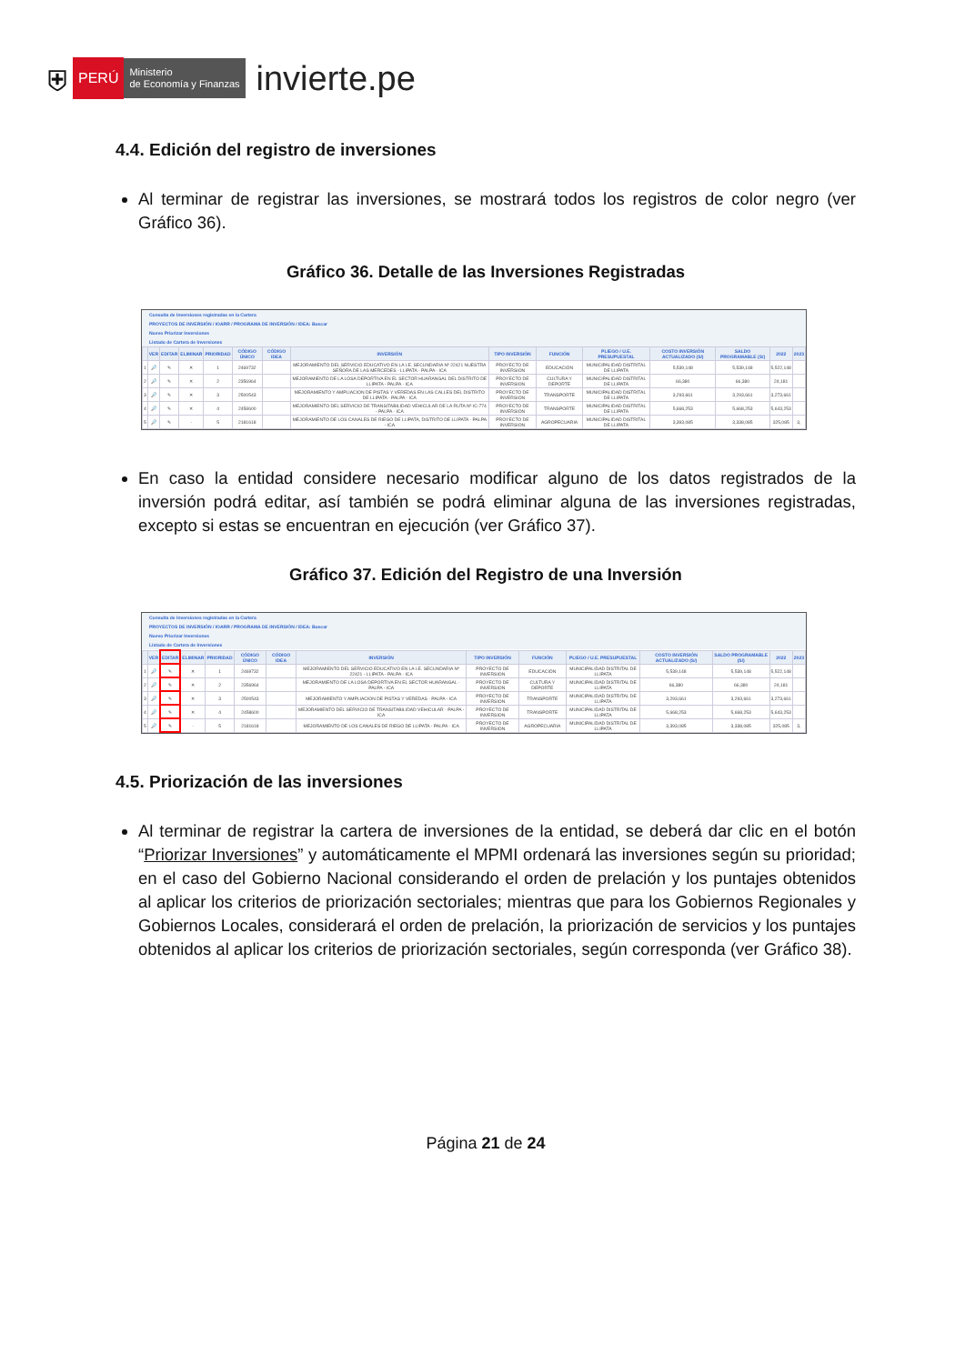⛨ PERÚ Ministerio
de Economía y Finanzas invierte.pe
4.4. Edición del registro de inversiones
Al terminar de registrar las inversiones, se mostrará todos los registros de color negro (ver Gráfico 36).
Gráfico 36. Detalle de las Inversiones Registradas
Consulta de Inversiones registradas en la Cartera
PROYECTOS DE INVERSIÓN / IOARR / PROGRAMA DE INVERSIÓN / IDEA: Buscar
Nuevo Priorizar Inversiones
Listado de Cartera de Inversiones
| | VER | EDITAR | ELIMINAR | PRIORIDAD | CÓDIGO ÚNICO | CÓDIGO IDEA | INVERSIÓN | TIPO INVERSIÓN | FUNCIÓN | PLIEGO / U.E. PRESUPUESTAL | COSTO INVERSIÓN ACTUALIZADO (S/) | SALDO PROGRAMABLE (S/) | 2022 | 2023 |
| --- | --- | --- | --- | --- | --- | --- | --- | --- | --- | --- | --- | --- | --- | --- |
| 1 | 🔎 | ✎ | ✕ | 1 | 2469732 | | MEJORAMIENTO DEL SERVICIO EDUCATIVO EN LA I.E. SECUNDARIA Nº 22421 NUESTRA SEÑORA DE LAS MERCEDES - LLIPATA - PALPA - ICA | PROYECTO DE INVERSION | EDUCACIÓN | MUNICIPALIDAD DISTRITAL DE LLIPATA | 5,539,148 | 5,539,148 | 5,522,148 | |
| 2 | 🔎 | ✎ | ✕ | 2 | 2356964 | | MEJORAMIENTO DE LA LOSA DEPORTIVA EN EL SECTOR HUARANGAL DEL DISTRITO DE LLIPATA - PALPA - ICA | PROYECTO DE INVERSION | CULTURA Y DEPORTE | MUNICIPALIDAD DISTRITAL DE LLIPATA | 66,380 | 66,380 | 24,181 | |
| 3 | 🔎 | ✎ | ✕ | 3 | 2500543 | | MEJORAMIENTO Y AMPLIACION DE PISTAS Y VEREDAS EN LAS CALLES DEL DISTRITO DE LLIPATA - PALPA - ICA | PROYECTO DE INVERSION | TRANSPORTE | MUNICIPALIDAD DISTRITAL DE LLIPATA | 3,293,661 | 3,293,661 | 3,273,661 | |
| 4 | 🔎 | ✎ | ✕ | 4 | 2458600 | | MEJORAMIENTO DEL SERVICIO DE TRANSITABILIDAD VEHICULAR DE LA RUTA Nº IC-774 - PALPA - ICA | PROYECTO DE INVERSION | TRANSPORTE | MUNICIPALIDAD DISTRITAL DE LLIPATA | 5,668,253 | 5,668,253 | 5,643,253 | |
| 5 | 🔎 | ✎ | - | 5 | 2181618 | | MEJORAMIENTO DE LOS CANALES DE RIEGO DE LLIPATA, DISTRITO DE LLIPATA - PALPA - ICA | PROYECTO DE INVERSION | AGROPECUARIA | MUNICIPALIDAD DISTRITAL DE LLIPATA | 3,393,085 | 3,338,085 | 325,085 | 3, |
En caso la entidad considere necesario modificar alguno de los datos registrados de la inversión podrá editar, así también se podrá eliminar alguna de las inversiones registradas, excepto si estas se encuentran en ejecución (ver Gráfico 37).
Gráfico 37. Edición del Registro de una Inversión
Consulta de Inversiones registradas en la Cartera
PROYECTOS DE INVERSIÓN / IOARR / PROGRAMA DE INVERSIÓN / IDEA: Buscar
Nuevo Priorizar Inversiones
Listado de Cartera de Inversiones
| | VER | EDITAR | ELIMINAR | PRIORIDAD | CÓDIGO ÚNICO | CÓDIGO IDEA | INVERSIÓN | TIPO INVERSIÓN | FUNCIÓN | PLIEGO / U.E. PRESUPUESTAL | COSTO INVERSIÓN ACTUALIZADO (S/) | SALDO PROGRAMABLE (S/) | 2022 | 2023 |
| --- | --- | --- | --- | --- | --- | --- | --- | --- | --- | --- | --- | --- | --- | --- |
| 1 | 🔎 | ✎ | ✕ | 1 | 2469732 | | MEJORAMIENTO DEL SERVICIO EDUCATIVO EN LA I.E. SECUNDARIA Nº 22421 - LLIPATA - PALPA - ICA | PROYECTO DE INVERSION | EDUCACIÓN | MUNICIPALIDAD DISTRITAL DE LLIPATA | 5,539,148 | 5,539,148 | 5,522,148 | |
| 2 | 🔎 | ✎ | ✕ | 2 | 2356964 | | MEJORAMIENTO DE LA LOSA DEPORTIVA EN EL SECTOR HUARANGAL - PALPA - ICA | PROYECTO DE INVERSION | CULTURA Y DEPORTE | MUNICIPALIDAD DISTRITAL DE LLIPATA | 66,380 | 66,380 | 24,181 | |
| 3 | 🔎 | ✎ | ✕ | 3 | 2500543 | | MEJORAMIENTO Y AMPLIACION DE PISTAS Y VEREDAS - PALPA - ICA | PROYECTO DE INVERSION | TRANSPORTE | MUNICIPALIDAD DISTRITAL DE LLIPATA | 3,293,661 | 3,293,661 | 3,273,661 | |
| 4 | 🔎 | ✎ | ✕ | 4 | 2458600 | | MEJORAMIENTO DEL SERVICIO DE TRANSITABILIDAD VEHICULAR - PALPA - ICA | PROYECTO DE INVERSION | TRANSPORTE | MUNICIPALIDAD DISTRITAL DE LLIPATA | 5,668,253 | 5,668,253 | 5,643,253 | |
| 5 | 🔎 | ✎ | - | 5 | 2181618 | | MEJORAMIENTO DE LOS CANALES DE RIEGO DE LLIPATA - PALPA - ICA | PROYECTO DE INVERSION | AGROPECUARIA | MUNICIPALIDAD DISTRITAL DE LLIPATA | 3,393,085 | 3,338,085 | 325,085 | 3, |
4.5. Priorización de las inversiones
Al terminar de registrar la cartera de inversiones de la entidad, se deberá dar clic en el botón “Priorizar Inversiones” y automáticamente el MPMI ordenará las inversiones según su prioridad; en el caso del Gobierno Nacional considerando el orden de prelación y los puntajes obtenidos al aplicar los criterios de priorización sectoriales; mientras que para los Gobiernos Regionales y Gobiernos Locales, considerará el orden de prelación, la priorización de servicios y los puntajes obtenidos al aplicar los criterios de priorización sectoriales, según corresponda (ver Gráfico 38).
Página 21 de 24